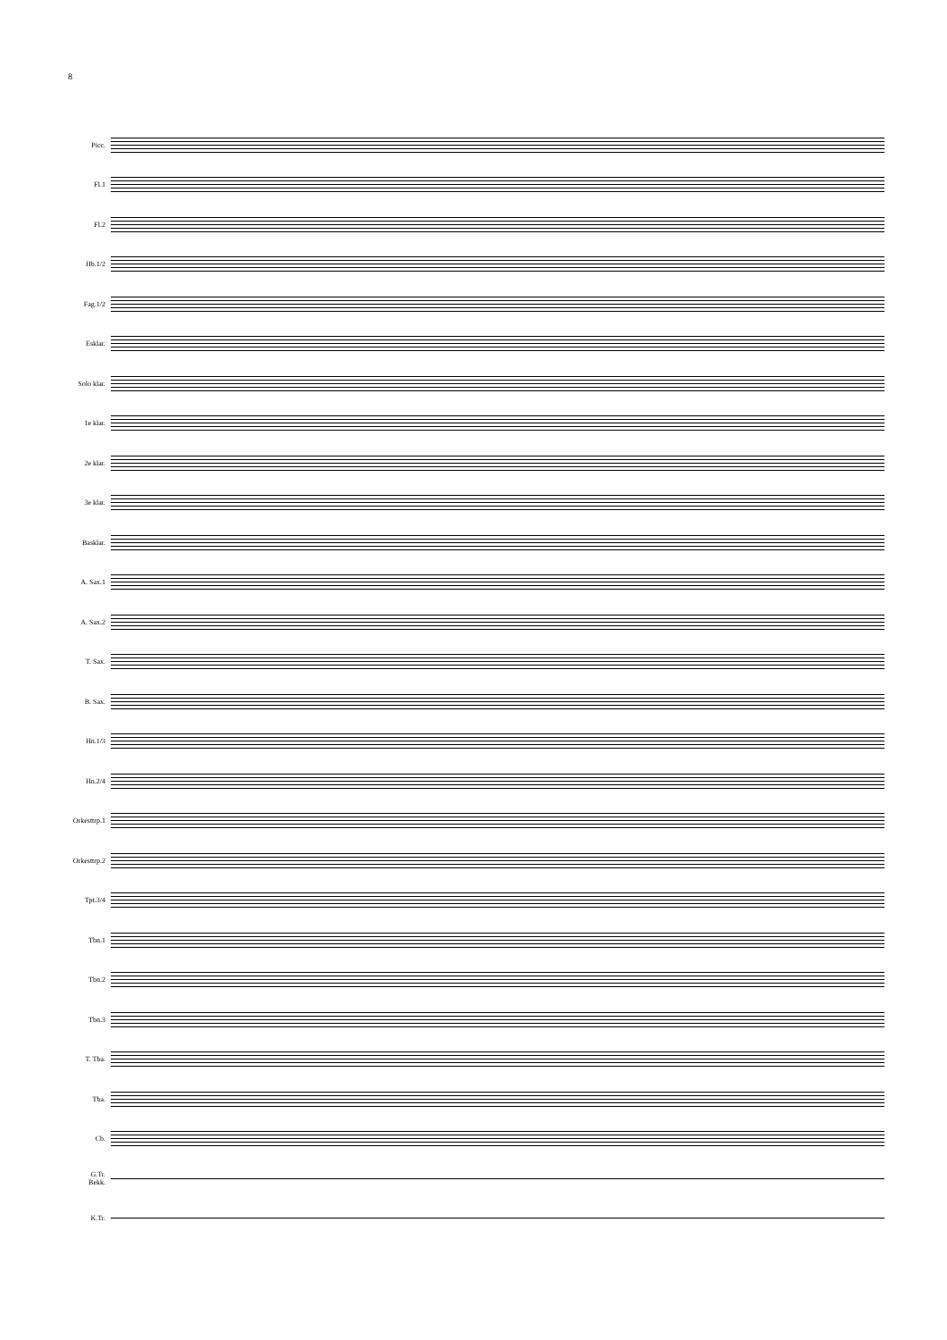8
Picc.
Fl.1
Fl.2
Hb.1/2
Fag.1/2
Esklar.
Solo klar.
1e klar.
2e klar.
3e klar.
Basklar.
A. Sax.1
A. Sax.2
T. Sax.
B. Sax.
Hn.1/3
Hn.2/4
Orkesttrp.1
Orkesttrp.2
Tpt.3/4
Tbn.1
Tbn.2
Tbn.3
T. Tba.
Tba.
Cb.
G.Tr.
Bekk.
K.Tr.